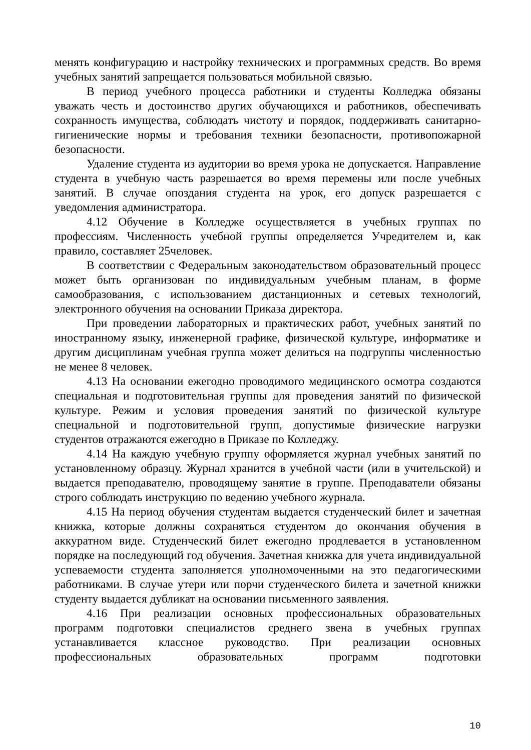менять конфигурацию и настройку технических и программных средств. Во время учебных занятий запрещается пользоваться мобильной связью.
В период учебного процесса работники и студенты Колледжа обязаны уважать честь и достоинство других обучающихся и работников, обеспечивать сохранность имущества, соблюдать чистоту и порядок, поддерживать санитарно-гигиенические нормы и требования техники безопасности, противопожарной безопасности.
Удаление студента из аудитории во время урока не допускается. Направление студента в учебную часть разрешается во время перемены или после учебных занятий. В случае опоздания студента на урок, его допуск разрешается с уведомления администратора.
4.12 Обучение в Колледже осуществляется в учебных группах по профессиям. Численность учебной группы определяется Учредителем и, как правило, составляет 25человек.
В соответствии с Федеральным законодательством образовательный процесс может быть организован по индивидуальным учебным планам, в форме самообразования, с использованием дистанционных и сетевых технологий, электронного обучения на основании Приказа директора.
При проведении лабораторных и практических работ, учебных занятий по иностранному языку, инженерной графике, физической культуре, информатике и другим дисциплинам учебная группа может делиться на подгруппы численностью не менее 8 человек.
4.13 На основании ежегодно проводимого медицинского осмотра создаются специальная и подготовительная группы для проведения занятий по физической культуре. Режим и условия проведения занятий по физической культуре специальной и подготовительной групп, допустимые физические нагрузки студентов отражаются ежегодно в Приказе по Колледжу.
4.14 На каждую учебную группу оформляется журнал учебных занятий по установленному образцу. Журнал хранится в учебной части (или в учительской) и выдается преподавателю, проводящему занятие в группе. Преподаватели обязаны строго соблюдать инструкцию по ведению учебного журнала.
4.15 На период обучения студентам выдается студенческий билет и зачетная книжка, которые должны сохраняться студентом до окончания обучения в аккуратном виде. Студенческий билет ежегодно продлевается в установленном порядке на последующий год обучения. Зачетная книжка для учета индивидуальной успеваемости студента заполняется уполномоченными на это педагогическими работниками. В случае утери или порчи студенческого билета и зачетной книжки студенту выдается дубликат на основании письменного заявления.
4.16 При реализации основных профессиональных образовательных программ подготовки специалистов среднего звена в учебных группах устанавливается классное руководство. При реализации основных профессиональных образовательных программ подготовки
10